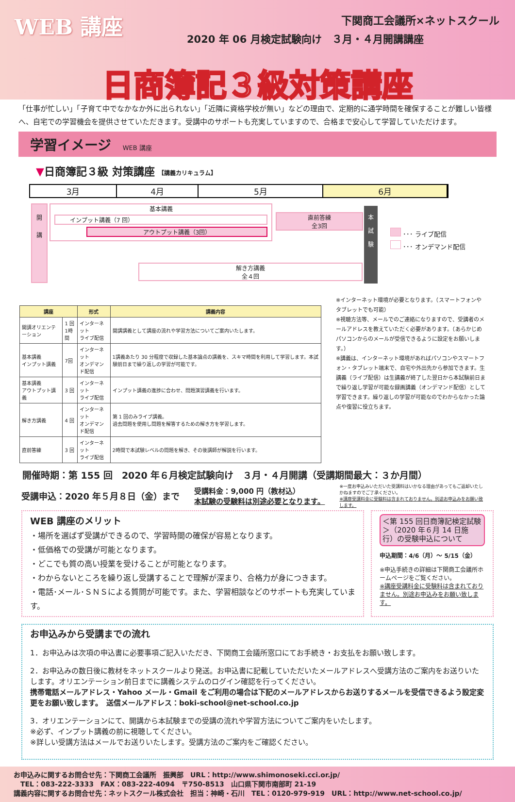WEB 講座
下関商工会議所×ネットスクール
2020 年 06 月検定試験向け　３月・４月開講講座
日商簿記３級対策講座
「仕事が忙しい」「子育て中でなかなか外に出られない」「近隣に資格学校が無い」などの理由で、定期的に通学時間を確保することが難しい皆様へ、自宅での学習機会を提供させていただきます。受講中のサポートも充実していますので、合格まで安心して学習していただけます。
学習イメージ WEB 講座
▼日商簿記３級 対策講座 【講義カリキュラム】
3月 4月 5月 6月
開
講
基本講義
インプット講義（7 回）
アウトプット講義（3回）
直前答練
全3回
解き方講義
全４回
本
試
験
･･･ ライブ配信
･･･ オンデマンド配信
| 講座 | | 形式 | 講義内容 |
| --- | --- | --- | --- |
| 開講オリエンテーション | 1 回 1時間 | インターネット ライブ配信 | 開講講義として講座の流れや学習方法についてご案内いたします。 |
| 基本講義 インプット講義 | 7回 | インターネット オンデマンド配信 | 1講義あたり 30 分程度で収録した基本論点の講義を、スキマ時間を利用して学習します。本試験前日まで繰り返しの学習が可能です。 |
| 基本講義 アウトプット講義 | 3 回 | インターネット ライブ配信 | インプット講義の進捗に合わせ、問題演習講義を行います。 |
| 解き方講義 | 4 回 | インターネット オンデマンド配信 | 第 1 回のみライブ講義。 過去問題を使用し問題を解答するための解き方を学習します。 |
| 直前答練 | 3 回 | インターネット ライブ配信 | 2時間で本試験レベルの問題を解き、その後講師が解説を行います。 |
※インターネット環境が必要となります。（スマートフォンやタブレットでも可能）
※視聴方法等、メールでのご連絡になりますので、受講者のメールアドレスを教えていただく必要があります。（あらかじめパソコンからのメールが受信できるように設定をお願いします。）
※講義は、インターネット環境があればパソコンやスマートフォン・タブレット端末で、自宅や外出先から参加できます。生講義（ライブ配信）は生講義が終了した翌日から本試験前日まで繰り返し学習が可能な録画講義（オンデマンド配信）として学習できます。繰り返しの学習が可能なのでわからなかった論点や復習に役立ちます。
開催時期：第 155 回　2020 年６月検定試験向け　３月・４月開講（受講期間最大：３か月間）
受講申込：2020 年５月８日（金）まで 受講料金：9,000 円（教材込）
本試験の受験料は別途必要となります。 ※一度お申込みいただいた受講料はいかなる理由があってもご返却いたしかねますのでご了承ください。
※講座受講料金に受験料は含まれておりません。別途お申込みをお願い致します。
WEB 講座のメリット
・場所を選ばず受講ができるので、学習時間の確保が容易となります。
・低価格での受講が可能となります。
・どこでも質の高い授業を受けることが可能となります。
・わからないところを繰り返し受講することで理解が深まり、合格力が身につきます。
・電話･メール･ＳＮＳによる質問が可能です。また、学習相談などのサポートも充実しています。
＜第 155 回日商簿記検定試験＞（2020 年６月 14 日施行）の受験申込について
申込期間：4/6（月）～ 5/15（金）
※申込手続きの詳細は下関商工会議所ホームページをご覧ください。
※講座受講料金に受験料は含まれておりません。別途お申込みをお願い致します。
お申込みから受講までの流れ
1．お申込みは次項の申込書に必要事項ご記入いただき、下関商工会議所窓口にてお手続き・お支払をお願い致します。
2．お申込みの数日後に教材をネットスクールより発送。お申込書に記載していただいたメールアドレスへ受講方法のご案内をお送りいたします。オリエンテーション前日までに講義システムのログイン確認を行ってください。
携帯電話メールアドレス・Yahoo メール・Gmail をご利用の場合は下記のメールアドレスからお送りするメールを受信できるよう設定変更をお願い致します。　送信メールアドレス：boki-school@net-school.co.jp
3．オリエンテーションにて、開講から本試験までの受講の流れや学習方法についてご案内をいたします。
※必ず、インプット講義の前に視聴してください。
※詳しい受講方法はメールでお送りいたします。受講方法のご案内をご確認ください。
お申込みに関するお問合せ先：下関商工会議所　振興部　URL：http://www.shimonoseki.cci.or.jp/
　TEL：083-222-3333　FAX：083-222-4094　〒750-8513　山口県下関市南部町 21-19
講義内容に関するお問合せ先：ネットスクール株式会社　担当：神崎・石川　TEL：0120-979-919　URL：http://www.net-school.co.jp/